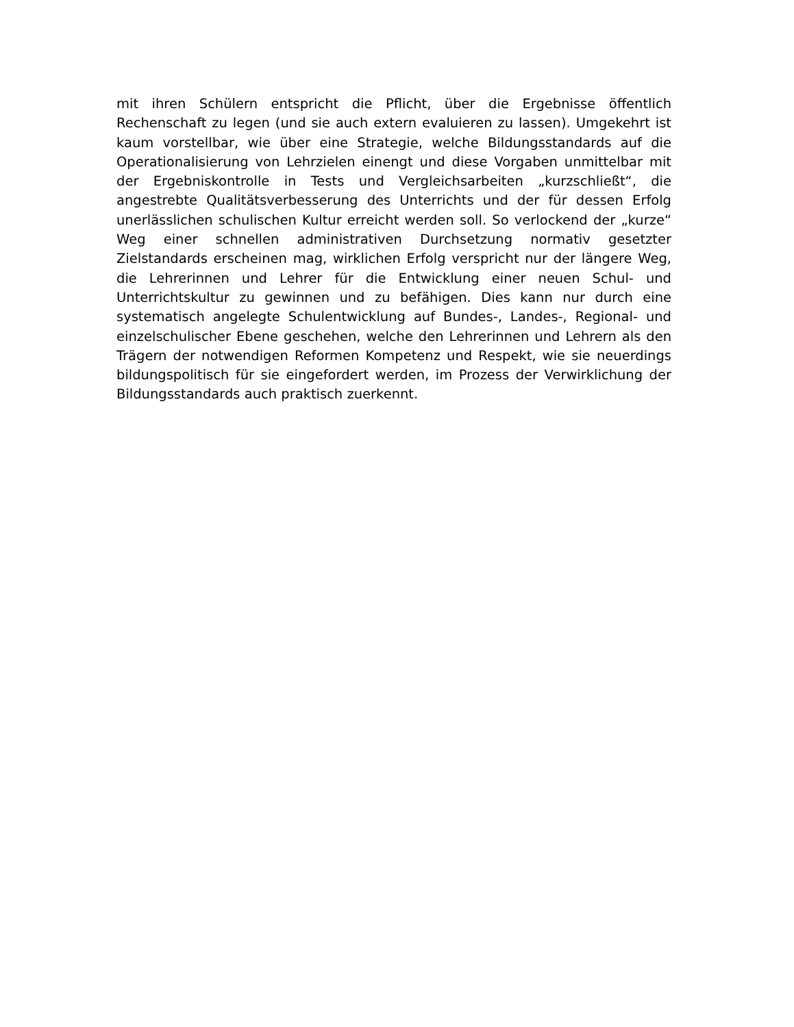mit ihren Schülern entspricht die Pflicht, über die Ergebnisse öffentlich Rechenschaft zu legen (und sie auch extern evaluieren zu lassen). Umgekehrt ist kaum vorstellbar, wie über eine Strategie, welche Bildungsstandards auf die Operationalisierung von Lehrzielen einengt und diese Vorgaben unmittelbar mit der Ergebniskontrolle in Tests und Vergleichsarbeiten „kurzschließt“, die angestrebte Qualitätsverbesserung des Unterrichts und der für dessen Erfolg unerlässlichen schulischen Kultur erreicht werden soll. So verlockend der „kurze“ Weg einer schnellen administrativen Durchsetzung normativ gesetzter Zielstandards erscheinen mag, wirklichen Erfolg verspricht nur der längere Weg, die Lehrerinnen und Lehrer für die Entwicklung einer neuen Schul- und Unterrichtskultur zu gewinnen und zu befähigen. Dies kann nur durch eine systematisch angelegte Schulentwicklung auf Bundes-, Landes-, Regional- und einzelschulischer Ebene geschehen, welche den Lehrerinnen und Lehrern als den Trägern der notwendigen Reformen Kompetenz und Respekt, wie sie neuerdings bildungspolitisch für sie eingefordert werden, im Prozess der Verwirklichung der Bildungsstandards auch praktisch zuerkennt.